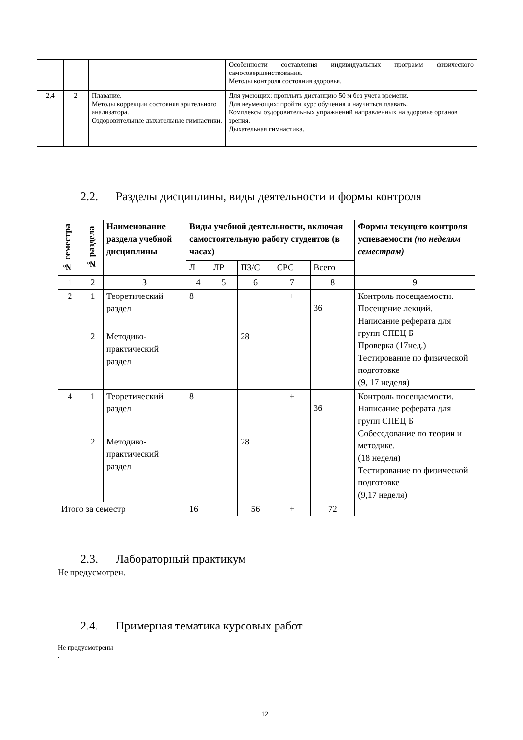| | | | Особенности составления индивидуальных программ физического самосовершенствования. Методы контроля состояния здоровья. |
| 2,4 | 2 | Плавание. Методы коррекции состояния зрительного анализатора. Оздоровительные дыхательные гимнастики. | Для умеющих: проплыть дистанцию 50 м без учета времени. Для неумеющих: пройти курс обучения и научиться плавать. Комплексы оздоровительных упражнений направленных на здоровье органов зрения. Дыхательная гимнастика. |
2.2. Разделы дисциплины, виды деятельности и формы контроля
| № семестра | № раздела | Наименование раздела учебной дисциплины | Виды учебной деятельности, включая самостоятельную работу студентов (в часах) | | | | | Формы текущего контроля успеваемости (по неделям семестрам) |
| --- | --- | --- | --- | --- | --- | --- | --- | --- |
| | | | Л | ЛР | ПЗ/С | СРС | Всего | |
| 1 | 2 | 3 | 4 | 5 | 6 | 7 | 8 | 9 |
| 2 | 1 | Теоретический раздел | 8 | | | + | 36 | Контроль посещаемости. Посещение лекций. Написание реферата для групп СПЕЦ Б Проверка (17нед.) Тестирование по физической подготовке (9, 17 неделя) |
| | 2 | Методико-практический раздел | | | 28 | | | |
| 4 | 1 | Теоретический раздел | 8 | | | + | 36 | Контроль посещаемости. Написание реферата для групп СПЕЦ Б Собеседование по теории и методике. (18 неделя) Тестирование по физической подготовке (9,17 неделя) |
| | 2 | Методико-практический раздел | | | 28 | | | |
| Итого за семестр | | | 16 | | 56 | + | 72 | |
2.3. Лабораторный практикум
Не предусмотрен.
2.4. Примерная тематика курсовых работ
Не предусмотрены
.
12